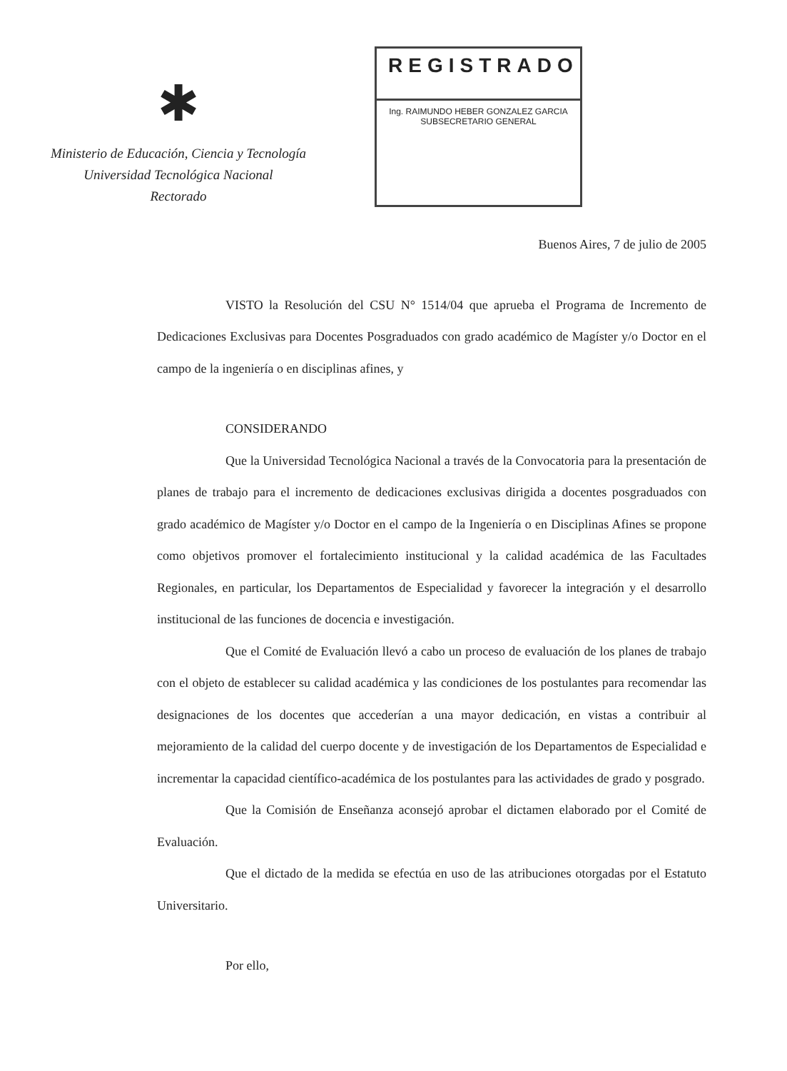✱
Ministerio de Educación, Ciencia y Tecnología
Universidad Tecnológica Nacional
Rectorado
REGISTRADO
Ing. RAIMUNDO HEBER GONZALEZ GARCIA
SUBSECRETARIO GENERAL
Buenos Aires, 7 de julio de 2005
VISTO la Resolución del CSU N° 1514/04 que aprueba el Programa de Incremento de Dedicaciones Exclusivas para Docentes Posgraduados con grado académico de Magíster y/o Doctor en el campo de la ingeniería o en disciplinas afines, y
CONSIDERANDO
Que la Universidad Tecnológica Nacional a través de la Convocatoria para la presentación de planes de trabajo para el incremento de dedicaciones exclusivas dirigida a docentes posgraduados con grado académico de Magíster y/o Doctor en el campo de la Ingeniería o en Disciplinas Afines se propone como objetivos promover el fortalecimiento institucional y la calidad académica de las Facultades Regionales, en particular, los Departamentos de Especialidad y favorecer la integración y el desarrollo institucional de las funciones de docencia e investigación.
Que el Comité de Evaluación llevó a cabo un proceso de evaluación de los planes de trabajo con el objeto de establecer su calidad académica y las condiciones de los postulantes para recomendar las designaciones de los docentes que accederían a una mayor dedicación, en vistas a contribuir al mejoramiento de la calidad del cuerpo docente y de investigación de los Departamentos de Especialidad e incrementar la capacidad científico-académica de los postulantes para las actividades de grado y posgrado.
Que la Comisión de Enseñanza aconsejó aprobar el dictamen elaborado por el Comité de Evaluación.
Que el dictado de la medida se efectúa en uso de las atribuciones otorgadas por el Estatuto Universitario.
Por ello,